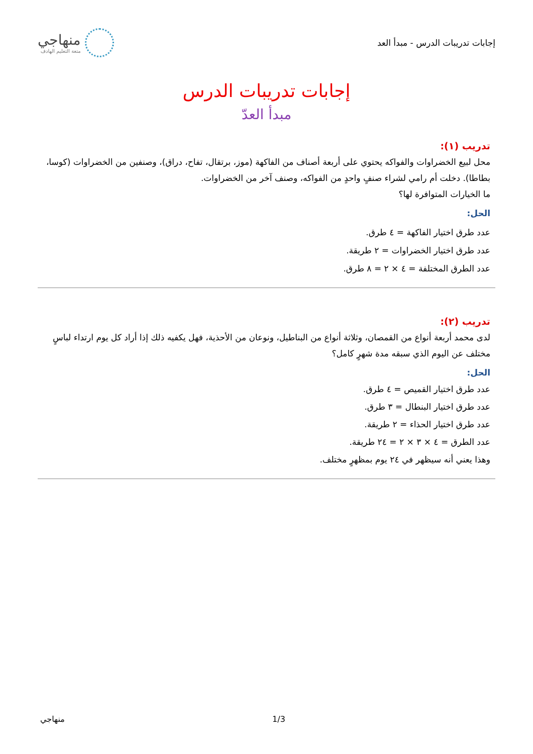إجابات تدريبات الدرس - مبدأ العد
منهاجي
متعة التعليم الهادف
إجابات تدريبات الدرس
مبدأ العدّ
تدريب (١):
محل لبيع الخضراوات والفواكه يحتوي على أربعة أصناف من الفاكهة (موز، برتقال، تفاح، دراق)، وصنفين من الخضراوات (كوسا، بطاطا). دخلت أم رامي لشراء صنفٍ واحدٍ من الفواكه، وصنف آخر من الخضراوات.
ما الخيارات المتوافرة لها؟
الحل:
عدد طرق اختيار الفاكهة = ٤ طرق.
عدد طرق اختيار الخضراوات = ٢ طريقة.
عدد الطرق المختلفة = ٤ × ٢ = ٨ طرق.
تدريب (٢):
لدى محمد أربعة أنواع من القمصان، وثلاثة أنواع من البناطيل، ونوعان من الأحذية، فهل يكفيه ذلك إذا أراد كل يوم ارتداء لباسٍ مختلف عن اليوم الذي سبقه مدة شهرٍ كامل؟
الحل:
عدد طرق اختيار القميص = ٤ طرق.
عدد طرق اختيار البنطال = ٣ طرق.
عدد طرق اختيار الحذاء = ٢ طريقة.
عدد الطرق = ٤ × ٣ × ٢ = ٢٤ طريقة.
وهذا يعني أنه سيظهر في ٢٤ يوم بمظهرٍ مختلف.
منهاجي 1/3